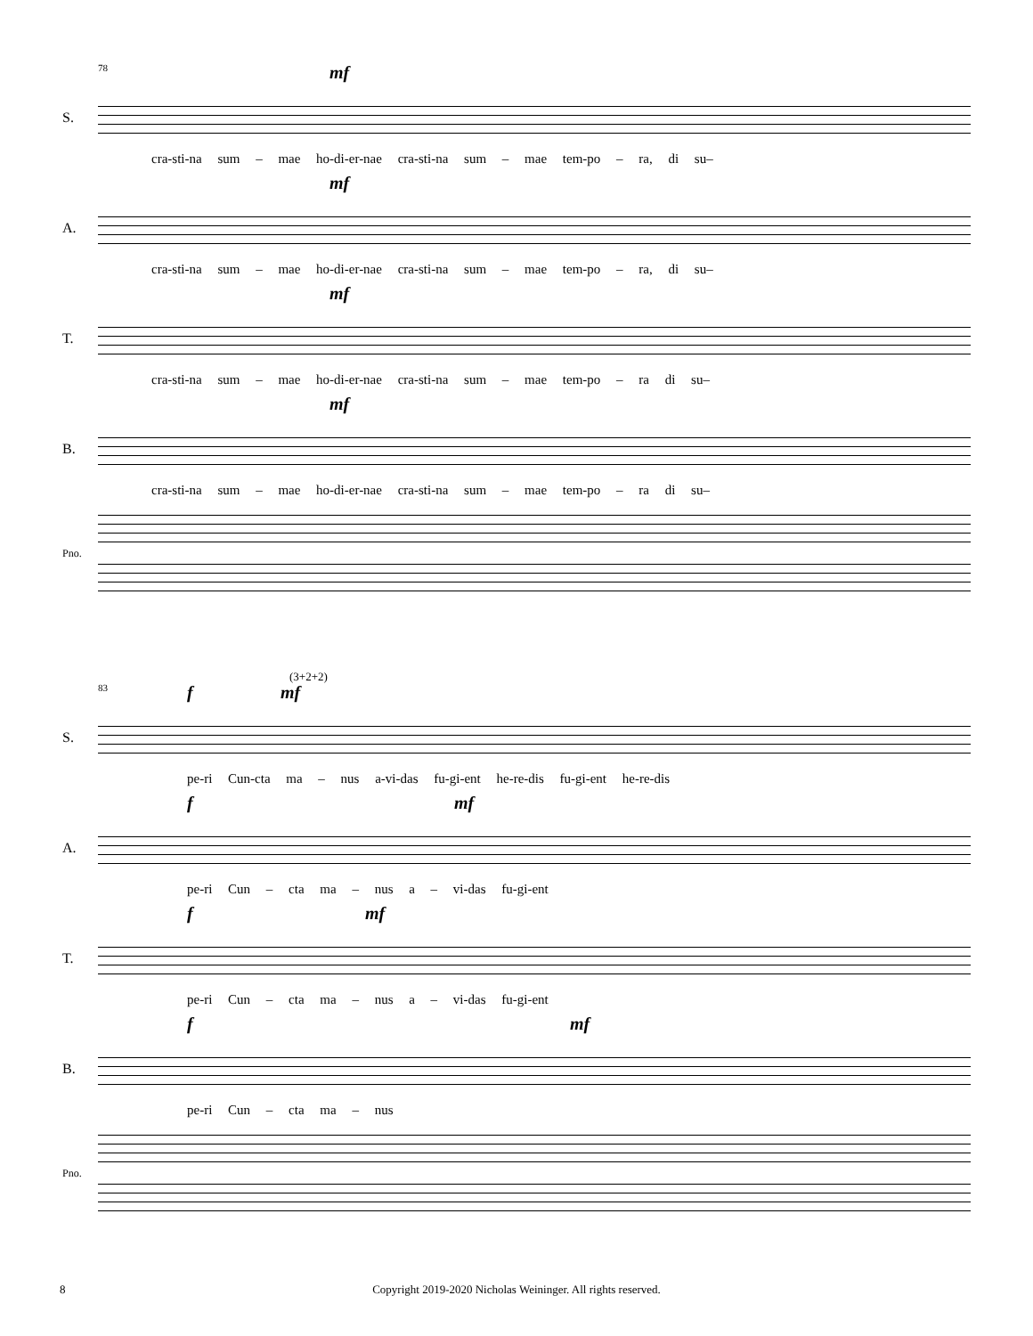S.
78 mf
cra-sti-na sum – mae ho-di-er-nae cra-sti-na sum – mae tem-po – ra, di su–
A.
mf
cra-sti-na sum – mae ho-di-er-nae cra-sti-na sum – mae tem-po – ra, di su–
T.
mf
cra-sti-na sum – mae ho-di-er-nae cra-sti-na sum – mae tem-po – ra di su–
B.
mf
cra-sti-na sum – mae ho-di-er-nae cra-sti-na sum – mae tem-po – ra di su–
Pno.
S.
83
(3+2+2)
f mf
pe-ri Cun-cta ma – nus a-vi-das fu-gi-ent he-re-dis fu-gi-ent he-re-dis
A.
f mf
pe-ri Cun – cta ma – nus a – vi-das fu-gi-ent
T.
f mf
pe-ri Cun – cta ma – nus a – vi-das fu-gi-ent
B.
f mf
pe-ri Cun – cta ma – nus
Pno.
8
Copyright 2019-2020 Nicholas Weininger. All rights reserved.